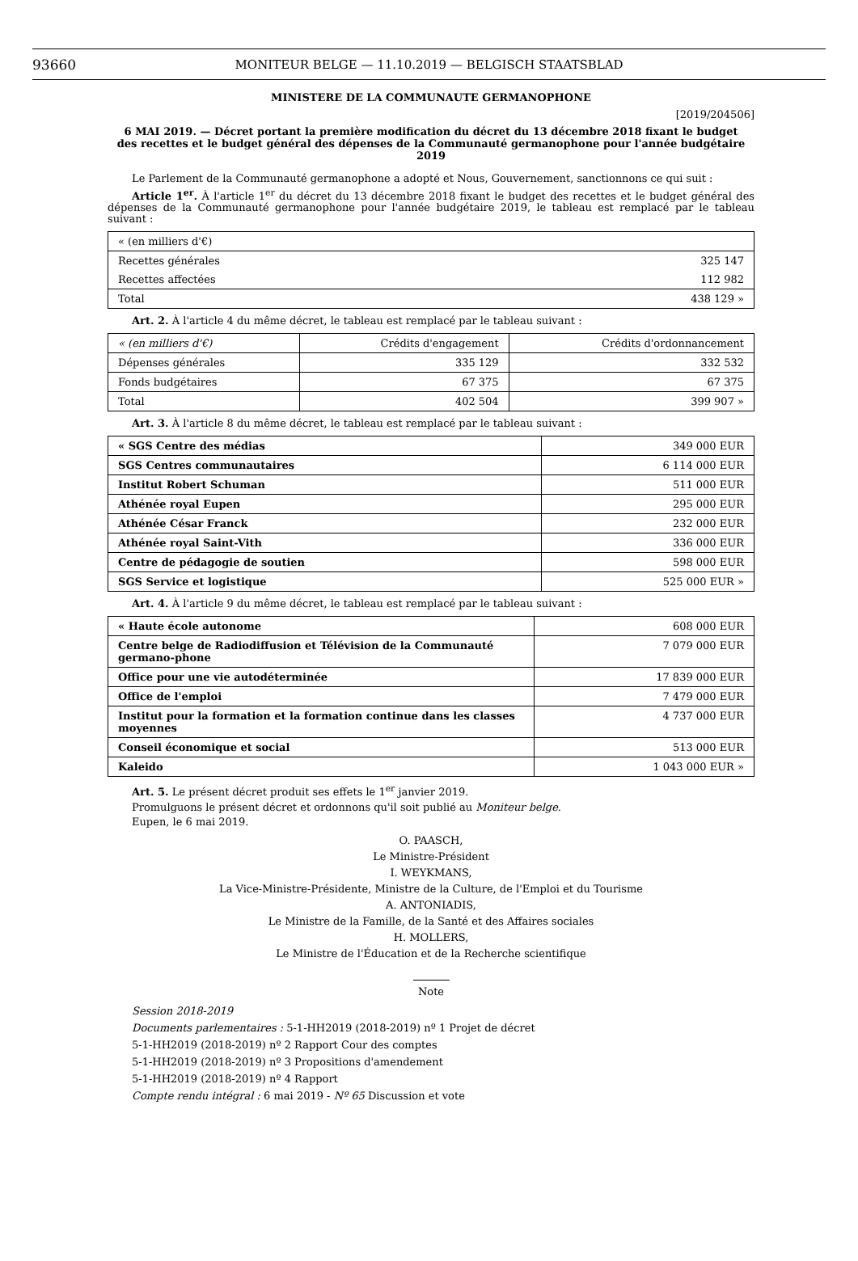93660
MONITEUR BELGE — 11.10.2019 — BELGISCH STAATSBLAD
MINISTERE DE LA COMMUNAUTE GERMANOPHONE
[2019/204506]
6 MAI 2019. — Décret portant la première modification du décret du 13 décembre 2018 fixant le budget
des recettes et le budget général des dépenses de la Communauté germanophone pour l'année budgétaire 2019
Le Parlement de la Communauté germanophone a adopté et Nous, Gouvernement, sanctionnons ce qui suit :
Article 1<sup>er</sup>. À l'article 1<sup>er</sup> du décret du 13 décembre 2018 fixant le budget des recettes et le budget général des dépenses de la Communauté germanophone pour l'année budgétaire 2019, le tableau est remplacé par le tableau suivant :
| « (en milliers d'€) | |
| Recettes générales | 325 147 |
| Recettes affectées | 112 982 |
| Total | 438 129 » |
Art. 2. À l'article 4 du même décret, le tableau est remplacé par le tableau suivant :
| « (en milliers d'€) | Crédits d'engagement | Crédits d'ordonnancement |
| Dépenses générales | 335 129 | 332 532 |
| Fonds budgétaires | 67 375 | 67 375 |
| Total | 402 504 | 399 907 » |
Art. 3. À l'article 8 du même décret, le tableau est remplacé par le tableau suivant :
| « SGS Centre des médias | 349 000 EUR |
| SGS Centres communautaires | 6 114 000 EUR |
| Institut Robert Schuman | 511 000 EUR |
| Athénée royal Eupen | 295 000 EUR |
| Athénée César Franck | 232 000 EUR |
| Athénée royal Saint-Vith | 336 000 EUR |
| Centre de pédagogie de soutien | 598 000 EUR |
| SGS Service et logistique | 525 000 EUR » |
Art. 4. À l'article 9 du même décret, le tableau est remplacé par le tableau suivant :
| « Haute école autonome | 608 000 EUR |
| Centre belge de Radiodiffusion et Télévision de la Communauté germano-phone | 7 079 000 EUR |
| Office pour une vie autodéterminée | 17 839 000 EUR |
| Office de l'emploi | 7 479 000 EUR |
| Institut pour la formation et la formation continue dans les classes moyennes | 4 737 000 EUR |
| Conseil économique et social | 513 000 EUR |
| Kaleido | 1 043 000 EUR » |
Art. 5. Le présent décret produit ses effets le 1<sup>er</sup> janvier 2019.
Promulguons le présent décret et ordonnons qu'il soit publié au Moniteur belge.
Eupen, le 6 mai 2019.
O. PAASCH,
Le Ministre-Président
I. WEYKMANS,
La Vice-Ministre-Présidente, Ministre de la Culture, de l'Emploi et du Tourisme
A. ANTONIADIS,
Le Ministre de la Famille, de la Santé et des Affaires sociales
H. MOLLERS,
Le Ministre de l'Éducation et de la Recherche scientifique
Note
Session 2018-2019
Documents parlementaires : 5-1-HH2019 (2018-2019) nº 1 Projet de décret
5-1-HH2019 (2018-2019) nº 2 Rapport Cour des comptes
5-1-HH2019 (2018-2019) nº 3 Propositions d'amendement
5-1-HH2019 (2018-2019) nº 4 Rapport
Compte rendu intégral : 6 mai 2019 - Nº 65 Discussion et vote